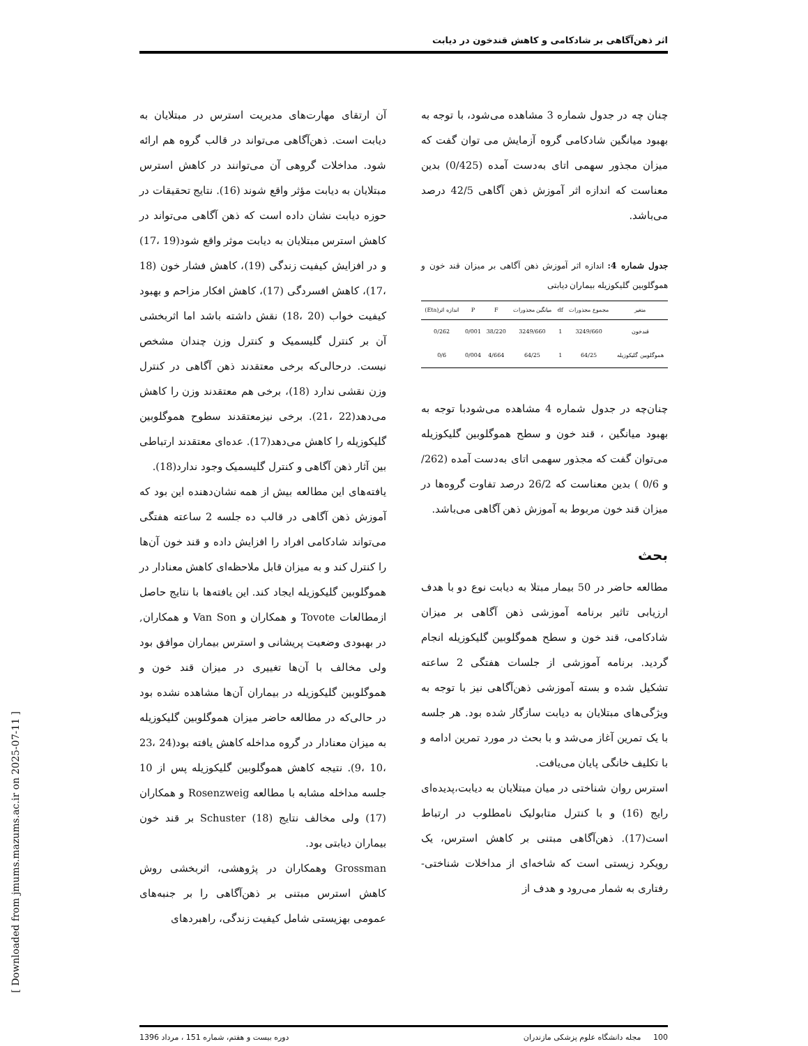اثر ذهن‌آگاهی بر شادکامی و کاهش قندخون در دیابت
چنان چه در جدول شماره 3 مشاهده می‌شود، با توجه به بهبود میانگین شادکامی گروه آزمایش می توان گفت که میزان مجذور سهمی اتای به‌دست آمده (0/425) بدین معناست که اندازه اثر آموزش ذهن آگاهی 42/5 درصد می‌باشد.
جدول شماره 4: اندازه اثر آموزش ذهن آگاهی بر میزان قند خون و هموگلوبین گلیکوزیله بیماران دیابتی
| متغیر | مجموع مجذورات | df | میانگین مجذورات | F | P | اندازه اثر(Eta) |
| --- | --- | --- | --- | --- | --- | --- |
| قندخون | 3249/660 | 1 | 3249/660 | 38/220 | 0/001 | 0/262 |
| هموگلوبین گلیکوزیله | 64/25 | 1 | 64/25 | 4/664 | 0/004 | 0/6 |
چنان‌چه در جدول شماره 4 مشاهده می‌شودبا توجه به بهبود میانگین ، قند خون و سطح هموگلوبین گلیکوزیله می‌توان گفت که مجذور سهمی اتای به‌دست آمده (262/و 0/6 ) بدین معناست که 26/2 درصد تفاوت گروه‌ها در میزان قند خون مربوط به آموزش ذهن آگاهی می‌باشد.
بحث
مطالعه حاضر در 50 بیمار مبتلا به دیابت نوع دو با هدف ارزیابی تاثیر برنامه آموزشی ذهن آگاهی بر میزان شادکامی، قند خون و سطح هموگلوبین گلیکوزیله انجام گردید. برنامه آموزشی از جلسات هفتگی 2 ساعته تشکیل شده و بسته آموزشی ذهن‌آگاهی نیز با توجه به ویژگی‌های مبتلایان به دیابت سازگار شده بود. هر جلسه با یک تمرین آغاز می‌شد و با بحث در مورد تمرین ادامه و با تکلیف خانگی پایان می‌یافت.
استرس روان شناختی در میان مبتلایان به دیابت،پدیده‌ای رایج (16) و با کنترل متابولیک نامطلوب در ارتباط است(17). ذهن‌آگاهی مبتنی بر کاهش استرس، یک رویکرد زیستی است که شاخه‌ای از مداخلات شناختی- رفتاری به شمار می‌رود و هدف از
آن ارتقای مهارت‌های مدیریت استرس در مبتلایان به دیابت است. ذهن‌آگاهی می‌تواند در قالب گروه هم ارائه شود. مداخلات گروهی آن می‌توانند در کاهش استرس مبتلایان به دیابت مؤثر واقع شوند (16). نتایج تحقیقات در حوزه دیابت نشان داده است که ذهن آگاهی می‌تواند در کاهش استرس مبتلایان به دیابت موثر واقع شود(19 ،17) و در افزایش کیفیت زندگی (19)، کاهش فشار خون (18 ،17)، کاهش افسردگی (17)، کاهش افکار مزاحم و بهبود کیفیت خواب (20 ،18) نقش داشته باشد اما اثربخشی آن بر کنترل گلیسمیک و کنترل وزن چندان مشخص نیست. درحالی‌که برخی معتقدند ذهن آگاهی در کنترل وزن نقشی ندارد (18)، برخی هم معتقدند وزن را کاهش می‌دهد(22 ،21). برخی نیزمعتقدند سطوح هموگلوبین گلیکوزیله را کاهش می‌دهد(17). عده‌ای معتقدند ارتباطی بین آثار ذهن آگاهی و کنترل گلیسمیک وجود ندارد(18).
یافته‌های این مطالعه بیش از همه نشان‌دهنده این بود که آموزش ذهن آگاهی در قالب ده جلسه 2 ساعته هفتگی می‌تواند شادکامی افراد را افزایش داده و قند خون آن‌ها را کنترل کند و به میزان قابل ملاحظه‌ای کاهش معنادار در هموگلوبین گلیکوزیله ایجاد کند. این یافته‌ها با نتایج حاصل ازمطالعات Tovote و همکاران و Van Son و همکاران, در بهبودی وضعیت پریشانی و استرس بیماران موافق بود ولی مخالف با آن‌ها تغییری در میزان قند خون و هموگلوبین گلیکوزیله در بیماران آن‌ها مشاهده نشده بود در حالی‌که در مطالعه حاضر میزان هموگلوبین گلیکوزیله به میزان معنادار در گروه مداخله کاهش یافته بود(24 ،23 ،10 ،9). نتیجه کاهش هموگلوبین گلیکوزیله پس از 10 جلسه مداخله مشابه با مطالعه Rosenzweig و همکاران (17) ولی مخالف نتایج Schuster (18) بر قند خون بیماران دیابتی بود.
Grossman وهمکاران در پژوهشی، اثربخشی روش کاهش استرس مبتنی بر ذهن‌آگاهی را بر جنبه‌های عمومی بهزیستی شامل کیفیت زندگی، راهبردهای
100 مجله دانشگاه علوم پزشکی مازندران دوره بیست و هفتم، شماره 151 ، مرداد 1396
[ Downloaded from jmums.mazums.ac.ir on 2025-07-11 ]